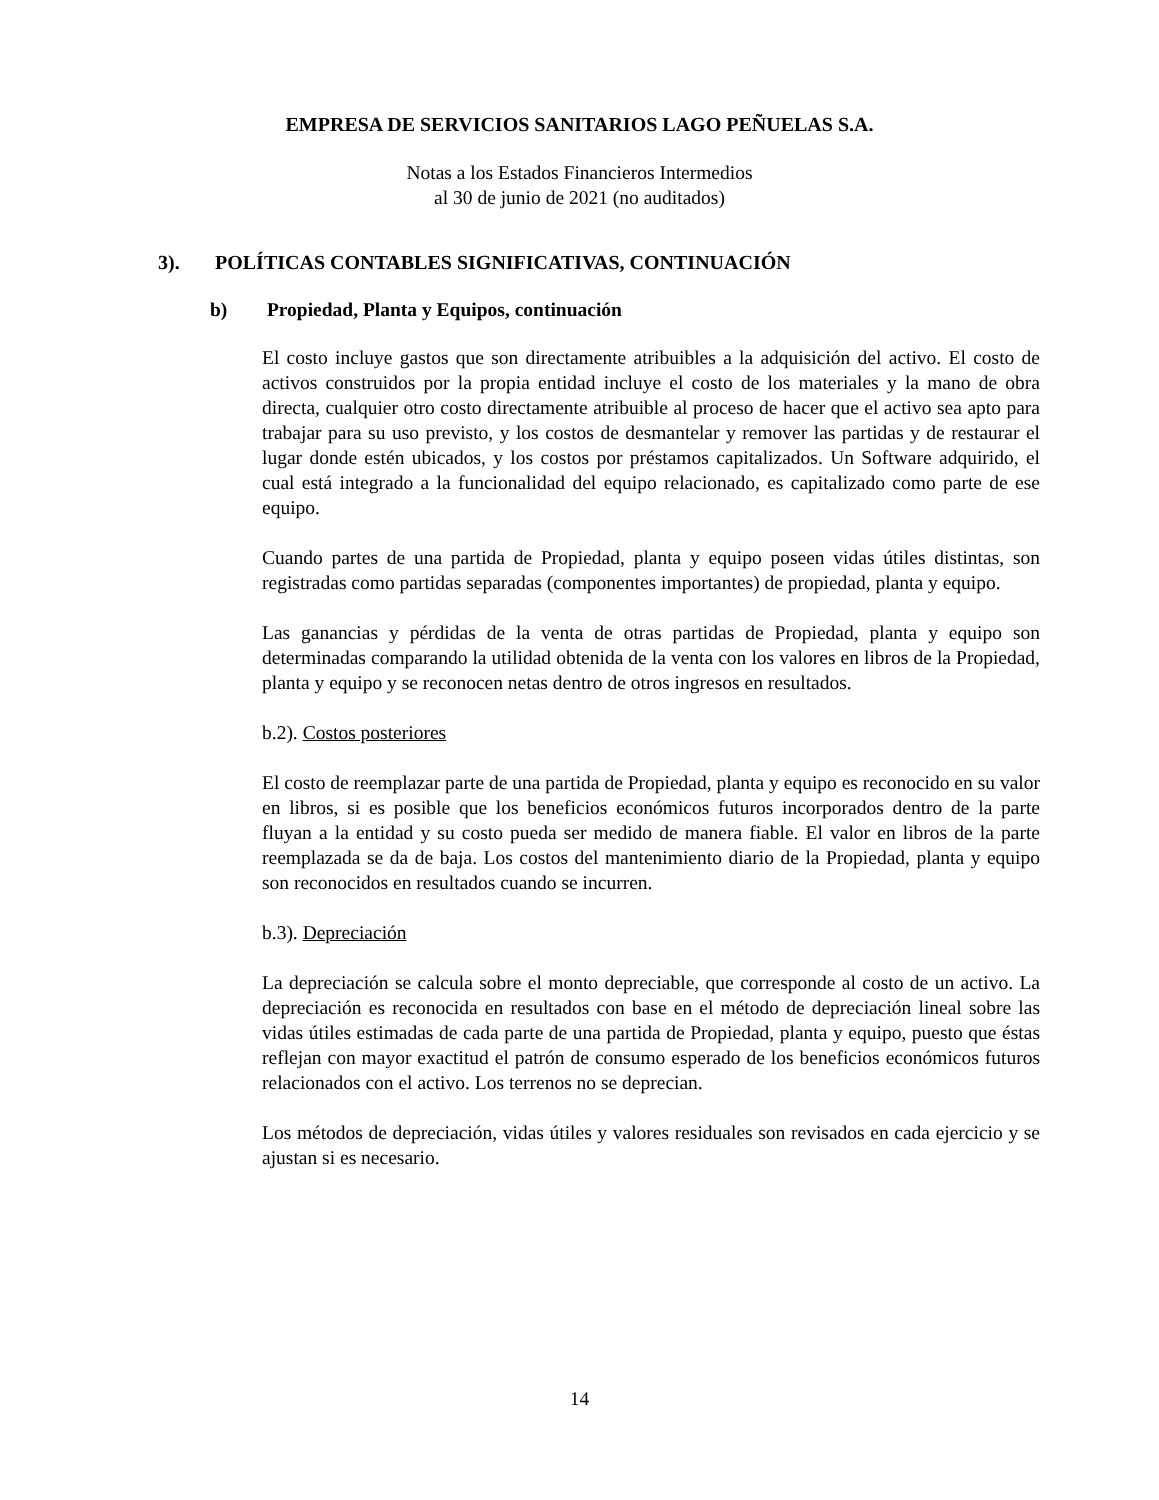EMPRESA DE SERVICIOS SANITARIOS LAGO PEÑUELAS S.A.
Notas a los Estados Financieros Intermedios
al 30 de junio de 2021 (no auditados)
3). POLÍTICAS CONTABLES SIGNIFICATIVAS, CONTINUACIÓN
b) Propiedad, Planta y Equipos, continuación
El costo incluye gastos que son directamente atribuibles a la adquisición del activo. El costo de activos construidos por la propia entidad incluye el costo de los materiales y la mano de obra directa, cualquier otro costo directamente atribuible al proceso de hacer que el activo sea apto para trabajar para su uso previsto, y los costos de desmantelar y remover las partidas y de restaurar el lugar donde estén ubicados, y los costos por préstamos capitalizados. Un Software adquirido, el cual está integrado a la funcionalidad del equipo relacionado, es capitalizado como parte de ese equipo.
Cuando partes de una partida de Propiedad, planta y equipo poseen vidas útiles distintas, son registradas como partidas separadas (componentes importantes) de propiedad, planta y equipo.
Las ganancias y pérdidas de la venta de otras partidas de Propiedad, planta y equipo son determinadas comparando la utilidad obtenida de la venta con los valores en libros de la Propiedad, planta y equipo y se reconocen netas dentro de otros ingresos en resultados.
b.2). Costos posteriores
El costo de reemplazar parte de una partida de Propiedad, planta y equipo es reconocido en su valor en libros, si es posible que los beneficios económicos futuros incorporados dentro de la parte fluyan a la entidad y su costo pueda ser medido de manera fiable. El valor en libros de la parte reemplazada se da de baja. Los costos del mantenimiento diario de la Propiedad, planta y equipo son reconocidos en resultados cuando se incurren.
b.3). Depreciación
La depreciación se calcula sobre el monto depreciable, que corresponde al costo de un activo. La depreciación es reconocida en resultados con base en el método de depreciación lineal sobre las vidas útiles estimadas de cada parte de una partida de Propiedad, planta y equipo, puesto que éstas reflejan con mayor exactitud el patrón de consumo esperado de los beneficios económicos futuros relacionados con el activo. Los terrenos no se deprecian.
Los métodos de depreciación, vidas útiles y valores residuales son revisados en cada ejercicio y se ajustan si es necesario.
14